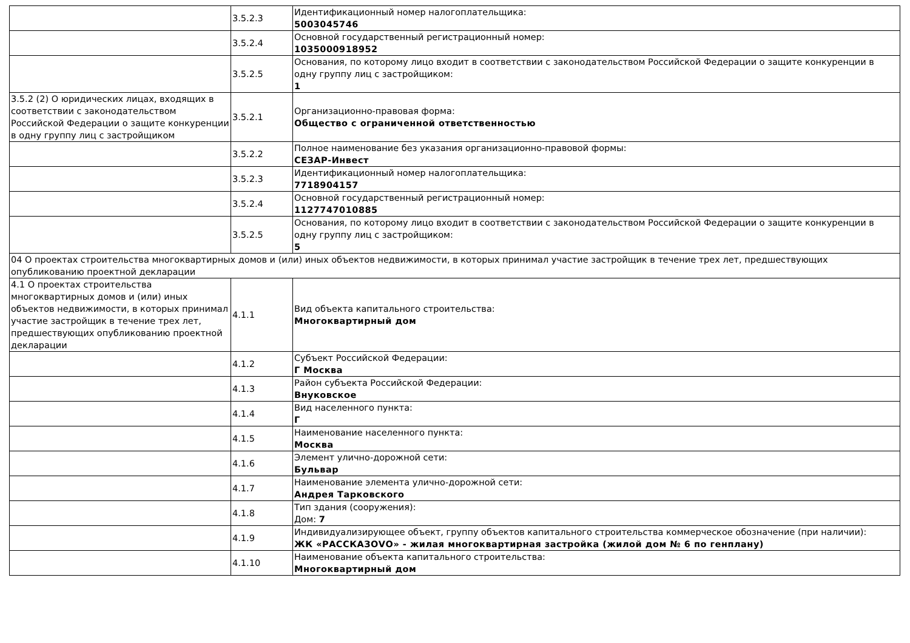| | 3.5.2.3 | Идентификационный номер налогоплательщика: 5003045746 |
| | 3.5.2.4 | Основной государственный регистрационный номер: 1035000918952 |
| | 3.5.2.5 | Основания, по которому лицо входит в соответствии с законодательством Российской Федерации о защите конкуренции в одну группу лиц с застройщиком: 1 |
| 3.5.2 (2) О юридических лицах, входящих в соответствии с законодательством Российской Федерации о защите конкуренции в одну группу лиц с застройщиком | 3.5.2.1 | Организационно-правовая форма: Общество с ограниченной ответственностью |
| | 3.5.2.2 | Полное наименование без указания организационно-правовой формы: СЕЗАР-Инвест |
| | 3.5.2.3 | Идентификационный номер налогоплательщика: 7718904157 |
| | 3.5.2.4 | Основной государственный регистрационный номер: 1127747010885 |
| | 3.5.2.5 | Основания, по которому лицо входит в соответствии с законодательством Российской Федерации о защите конкуренции в одну группу лиц с застройщиком: 5 |
| 04 О проектах строительства многоквартирных домов и (или) иных объектов недвижимости, в которых принимал участие застройщик в течение трех лет, предшествующих опубликованию проектной декларации | | |
| 4.1 О проектах строительства многоквартирных домов и (или) иных объектов недвижимости, в которых принимал участие застройщик в течение трех лет, предшествующих опубликованию проектной декларации | 4.1.1 | Вид объекта капитального строительства: Многоквартирный дом |
| | 4.1.2 | Субъект Российской Федерации: Г Москва |
| | 4.1.3 | Район субъекта Российской Федерации: Внуковское |
| | 4.1.4 | Вид населенного пункта: Г |
| | 4.1.5 | Наименование населенного пункта: Москва |
| | 4.1.6 | Элемент улично-дорожной сети: Бульвар |
| | 4.1.7 | Наименование элемента улично-дорожной сети: Андрея Тарковского |
| | 4.1.8 | Тип здания (сооружения): Дом: 7 |
| | 4.1.9 | Индивидуализирующее объект, группу объектов капитального строительства коммерческое обозначение (при наличии): ЖК «РАССКАЗОVО» - жилая многоквартирная застройка (жилой дом № 6 по генплану) |
| | 4.1.10 | Наименование объекта капитального строительства: Многоквартирный дом |